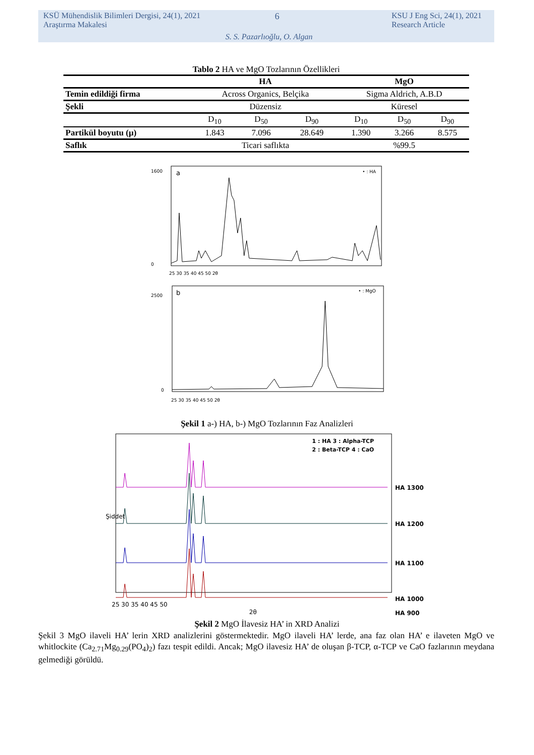KSÜ Mühendislik Bilimleri Dergisi, 24(1), 2021
Araştırma Makalesi
6
KSU J Eng Sci, 24(1), 2021
Research Article
S. S. Pazarlıoğlu, O. Algan
Tablo 2 HA ve MgO Tozlarının Özellikleri
| | HA | | | MgO | | |
| --- | --- | --- | --- | --- | --- | --- |
| Temin edildiği firma | Across Organics, Belçika | | | Sigma Aldrich, A.B.D | | |
| Şekli | Düzensiz | | | Küresel | | |
| | D<sub>10</sub> | D<sub>50</sub> | D<sub>90</sub> | D<sub>10</sub> | D<sub>50</sub> | D<sub>90</sub> |
| Partikül boyutu (µ) | 1.843 | 7.096 | 28.649 | 1.390 | 3.266 | 8.575 |
| Saflık | Ticari saflıkta | | | %99.5 | | |
a
• : HA
1600
0
25 30 35 40 45 50 2θ
b
• : MgO
2500
0
25 30 35 40 45 50 2θ
Şekil 1 a-) HA, b-) MgO Tozlarının Faz Analizleri
1 : HA 3 : Alpha-TCP
2 : Beta-TCP 4 : CaO
HA 1300
HA 1200
HA 1100
HA 1000
HA 900
25 30 35 40 45 50
2θ
Şiddet
Şekil 2 MgO İlavesiz HA’ in XRD Analizi
Şekil 3 MgO ilaveli HA’ lerin XRD analizlerini göstermektedir. MgO ilaveli HA’ lerde, ana faz olan HA’ e ilaveten MgO ve whitlockite (Ca<sub>2.71</sub>Mg<sub>0.29</sub>(PO<sub>4</sub>)<sub>2</sub>) fazı tespit edildi. Ancak; MgO ilavesiz HA’ de oluşan β-TCP, α-TCP ve CaO fazlarının meydana gelmediği görüldü.